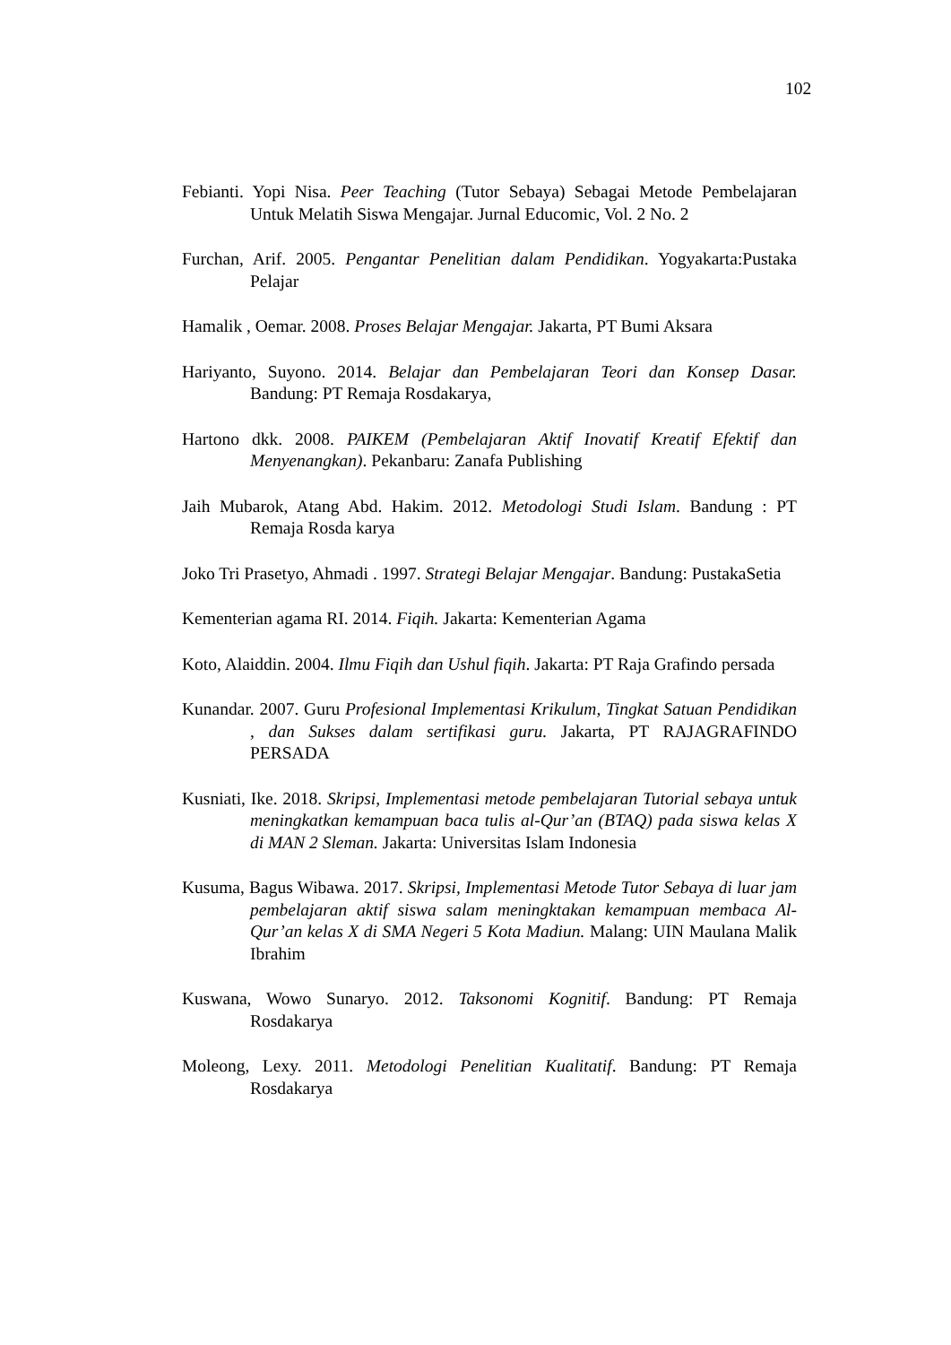102
Febianti. Yopi Nisa. Peer Teaching (Tutor Sebaya) Sebagai Metode Pembelajaran Untuk Melatih Siswa Mengajar. Jurnal Educomic, Vol. 2 No. 2
Furchan, Arif. 2005. Pengantar Penelitian dalam Pendidikan. Yogyakarta:Pustaka Pelajar
Hamalik , Oemar. 2008. Proses Belajar Mengajar. Jakarta, PT Bumi Aksara
Hariyanto, Suyono. 2014. Belajar dan Pembelajaran Teori dan Konsep Dasar. Bandung: PT Remaja Rosdakarya,
Hartono dkk. 2008. PAIKEM (Pembelajaran Aktif Inovatif Kreatif Efektif dan Menyenangkan). Pekanbaru: Zanafa Publishing
Jaih Mubarok, Atang Abd. Hakim. 2012. Metodologi Studi Islam. Bandung : PT Remaja Rosda karya
Joko Tri Prasetyo, Ahmadi . 1997. Strategi Belajar Mengajar. Bandung: PustakaSetia
Kementerian agama RI. 2014. Fiqih. Jakarta: Kementerian Agama
Koto, Alaiddin. 2004. Ilmu Fiqih dan Ushul fiqih. Jakarta: PT Raja Grafindo persada
Kunandar. 2007. Guru Profesional Implementasi Krikulum, Tingkat Satuan Pendidikan , dan Sukses dalam sertifikasi guru. Jakarta, PT RAJAGRAFINDO PERSADA
Kusniati, Ike. 2018. Skripsi, Implementasi metode pembelajaran Tutorial sebaya untuk meningkatkan kemampuan baca tulis al-Qur’an (BTAQ) pada siswa kelas X di MAN 2 Sleman. Jakarta: Universitas Islam Indonesia
Kusuma, Bagus Wibawa. 2017. Skripsi, Implementasi Metode Tutor Sebaya di luar jam pembelajaran aktif siswa salam meningktakan kemampuan membaca Al-Qur’an kelas X di SMA Negeri 5 Kota Madiun. Malang: UIN Maulana Malik Ibrahim
Kuswana, Wowo Sunaryo. 2012. Taksonomi Kognitif. Bandung: PT Remaja Rosdakarya
Moleong, Lexy. 2011. Metodologi Penelitian Kualitatif. Bandung: PT Remaja Rosdakarya